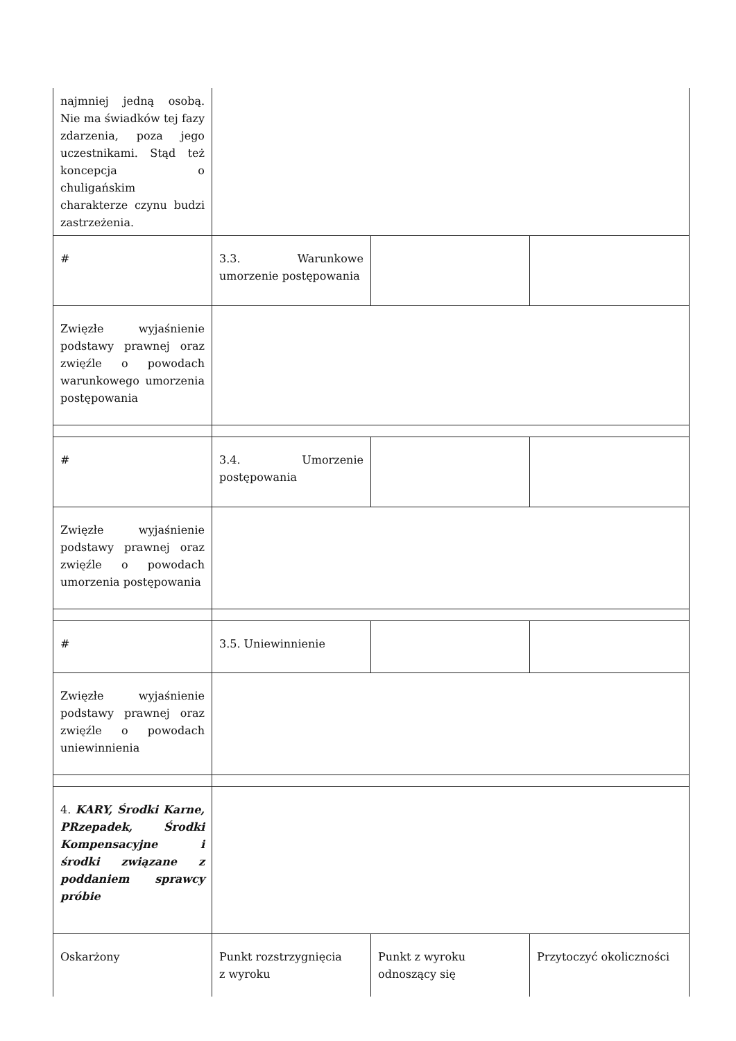| najmniej jedną osobą. Nie ma świadków tej fazy zdarzenia, poza jego uczestnikami. Stąd też koncepcja o chuligańskim charakterze czynu budzi zastrzeżenia. | | | |
| # | 3.3. Warunkowe umorzenie postępowania | | |
| Zwięzłe wyjaśnienie podstawy prawnej oraz zwięźle o powodach warunkowego umorzenia postępowania | | | |
| # | 3.4. Umorzenie postępowania | | |
| Zwięzłe wyjaśnienie podstawy prawnej oraz zwięźle o powodach umorzenia postępowania | | | |
| # | 3.5. Uniewinnienie | | |
| Zwięzłe wyjaśnienie podstawy prawnej oraz zwięźle o powodach uniewinnienia | | | |
| 4. KARY, Środki Karne, PRzepadek, Środki Kompensacyjne i środki związane z poddaniem sprawcy próbie | | | |
| Oskarżony | Punkt rozstrzygnięcia z wyroku | Punkt z wyroku odnoszący się | Przytoczyć okoliczności |